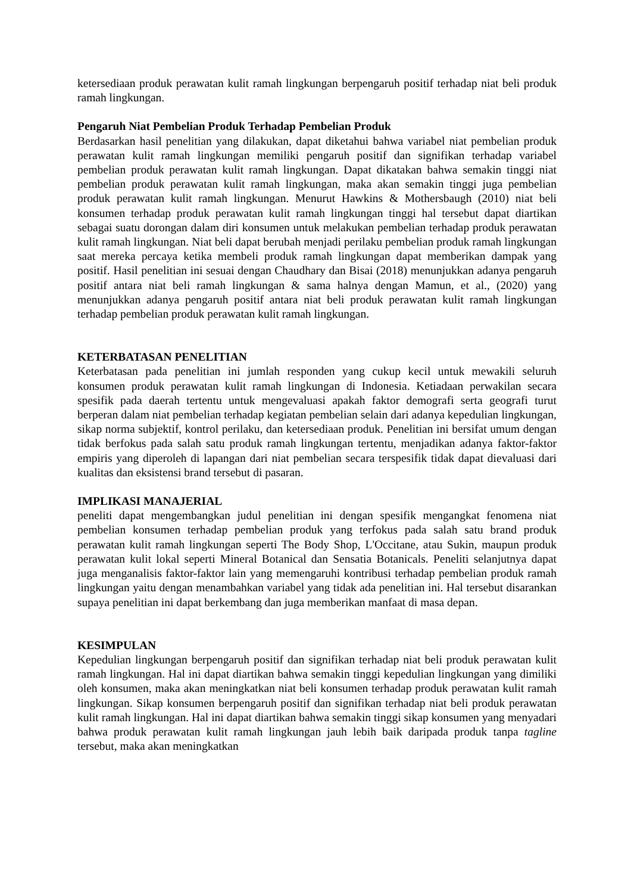ketersediaan produk perawatan kulit ramah lingkungan berpengaruh positif terhadap niat beli produk ramah lingkungan.
Pengaruh Niat Pembelian Produk Terhadap Pembelian Produk
Berdasarkan hasil penelitian yang dilakukan, dapat diketahui bahwa variabel niat pembelian produk perawatan kulit ramah lingkungan memiliki pengaruh positif dan signifikan terhadap variabel pembelian produk perawatan kulit ramah lingkungan. Dapat dikatakan bahwa semakin tinggi niat pembelian produk perawatan kulit ramah lingkungan, maka akan semakin tinggi juga pembelian produk perawatan kulit ramah lingkungan. Menurut Hawkins & Mothersbaugh (2010) niat beli konsumen terhadap produk perawatan kulit ramah lingkungan tinggi hal tersebut dapat diartikan sebagai suatu dorongan dalam diri konsumen untuk melakukan pembelian terhadap produk perawatan kulit ramah lingkungan. Niat beli dapat berubah menjadi perilaku pembelian produk ramah lingkungan saat mereka percaya ketika membeli produk ramah lingkungan dapat memberikan dampak yang positif. Hasil penelitian ini sesuai dengan Chaudhary dan Bisai (2018) menunjukkan adanya pengaruh positif antara niat beli ramah lingkungan & sama halnya dengan Mamun, et al., (2020) yang menunjukkan adanya pengaruh positif antara niat beli produk perawatan kulit ramah lingkungan terhadap pembelian produk perawatan kulit ramah lingkungan.
KETERBATASAN PENELITIAN
Keterbatasan pada penelitian ini jumlah responden yang cukup kecil untuk mewakili seluruh konsumen produk perawatan kulit ramah lingkungan di Indonesia. Ketiadaan perwakilan secara spesifik pada daerah tertentu untuk mengevaluasi apakah faktor demografi serta geografi turut berperan dalam niat pembelian terhadap kegiatan pembelian selain dari adanya kepedulian lingkungan, sikap norma subjektif, kontrol perilaku, dan ketersediaan produk. Penelitian ini bersifat umum dengan tidak berfokus pada salah satu produk ramah lingkungan tertentu, menjadikan adanya faktor-faktor empiris yang diperoleh di lapangan dari niat pembelian secara terspesifik tidak dapat dievaluasi dari kualitas dan eksistensi brand tersebut di pasaran.
IMPLIKASI MANAJERIAL
peneliti dapat mengembangkan judul penelitian ini dengan spesifik mengangkat fenomena niat pembelian konsumen terhadap pembelian produk yang terfokus pada salah satu brand produk perawatan kulit ramah lingkungan seperti The Body Shop, L'Occitane, atau Sukin, maupun produk perawatan kulit lokal seperti Mineral Botanical dan Sensatia Botanicals. Peneliti selanjutnya dapat juga menganalisis faktor-faktor lain yang memengaruhi kontribusi terhadap pembelian produk ramah lingkungan yaitu dengan menambahkan variabel yang tidak ada penelitian ini. Hal tersebut disarankan supaya penelitian ini dapat berkembang dan juga memberikan manfaat di masa depan.
KESIMPULAN
Kepedulian lingkungan berpengaruh positif dan signifikan terhadap niat beli produk perawatan kulit ramah lingkungan. Hal ini dapat diartikan bahwa semakin tinggi kepedulian lingkungan yang dimiliki oleh konsumen, maka akan meningkatkan niat beli konsumen terhadap produk perawatan kulit ramah lingkungan. Sikap konsumen berpengaruh positif dan signifikan terhadap niat beli produk perawatan kulit ramah lingkungan. Hal ini dapat diartikan bahwa semakin tinggi sikap konsumen yang menyadari bahwa produk perawatan kulit ramah lingkungan jauh lebih baik daripada produk tanpa tagline tersebut, maka akan meningkatkan